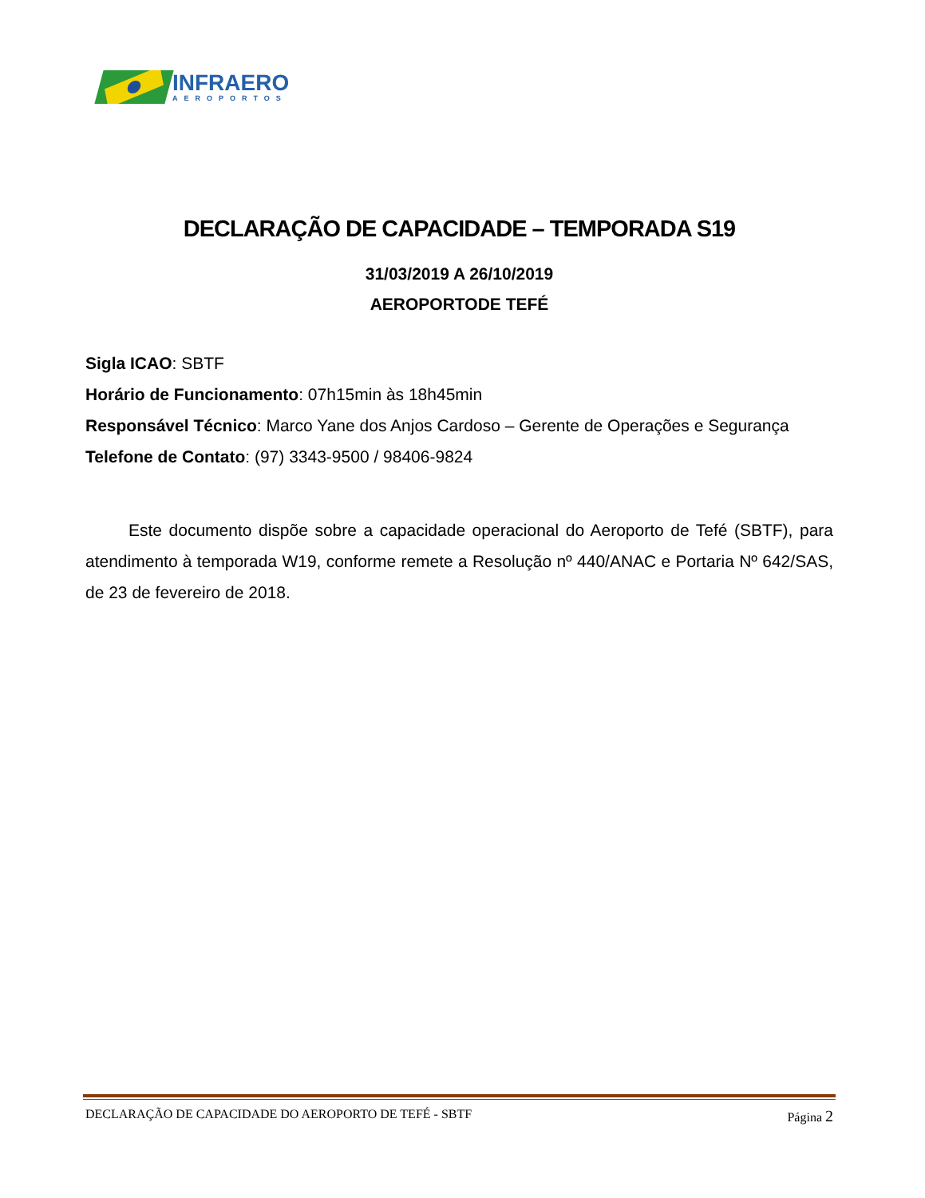INFRAERO
AEROPORTOS
DECLARAÇÃO DE CAPACIDADE – TEMPORADA S19
31/03/2019 A 26/10/2019
AEROPORTODE TEFÉ
Sigla ICAO: SBTF
Horário de Funcionamento: 07h15min às 18h45min
Responsável Técnico: Marco Yane dos Anjos Cardoso – Gerente de Operações e Segurança
Telefone de Contato: (97) 3343-9500 / 98406-9824
Este documento dispõe sobre a capacidade operacional do Aeroporto de Tefé (SBTF), para atendimento à temporada W19, conforme remete a Resolução nº 440/ANAC e Portaria Nº 642/SAS, de 23 de fevereiro de 2018.
DECLARAÇÃO DE CAPACIDADE DO AEROPORTO DE TEFÉ - SBTF Página 2